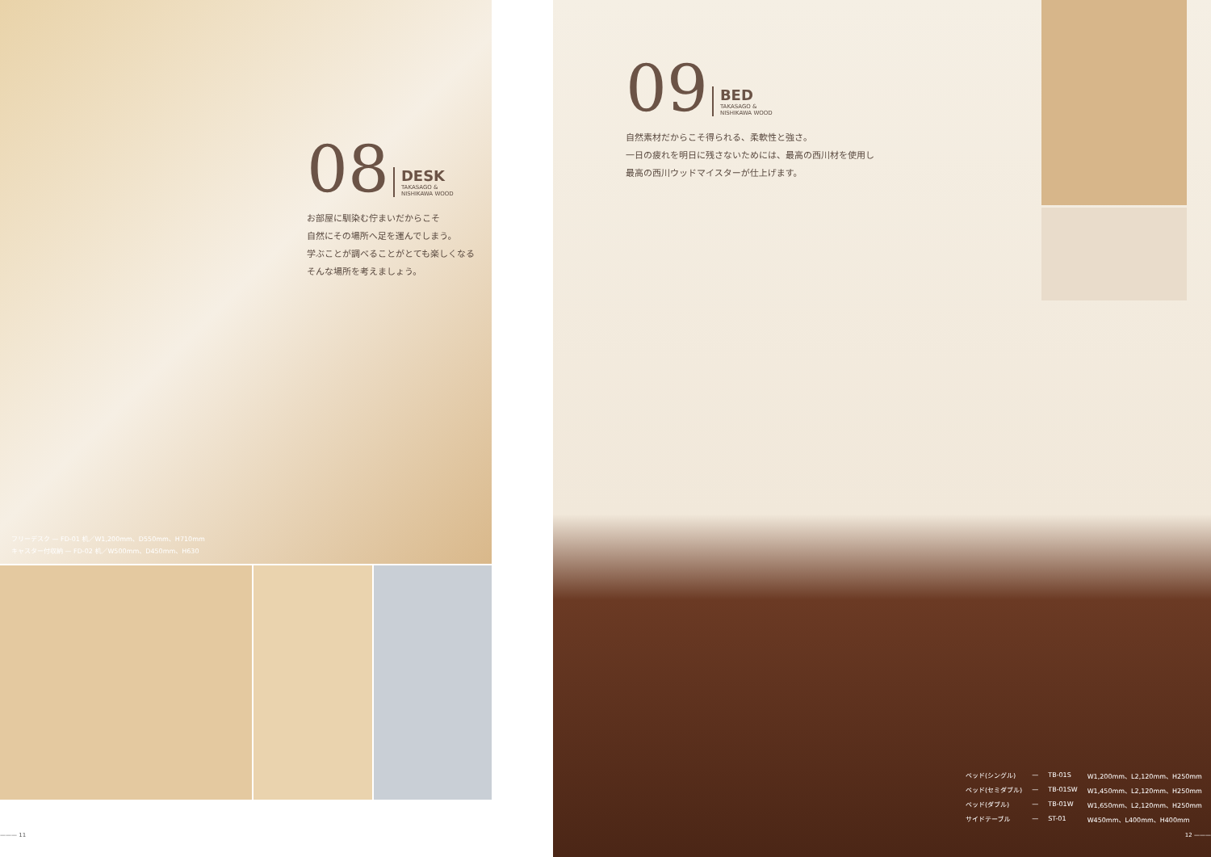08 DESK TAKASAGO &
NISHIKAWA WOOD
お部屋に馴染む佇まいだからこそ
自然にその場所へ足を運んでしまう。
学ぶことが調べることがとても楽しくなる
そんな場所を考えましょう。
フリーデスク — FD-01 机／W1,200mm、D550mm、H710mm
キャスター付収納 — FD-02 机／W500mm、D450mm、H630
——— 11
09 BED TAKASAGO &
NISHIKAWA WOOD
自然素材だからこそ得られる、柔軟性と強さ。
一日の疲れを明日に残さないためには、最高の西川材を使用し
最高の西川ウッドマイスターが仕上げます。
| ベッド(シングル) | — | TB-01S | W1,200mm、L2,120mm、H250mm |
| ベッド(セミダブル) | — | TB-01SW | W1,450mm、L2,120mm、H250mm |
| ベッド(ダブル) | — | TB-01W | W1,650mm、L2,120mm、H250mm |
| サイドテーブル | — | ST-01 | W450mm、L400mm、H400mm |
12 ———